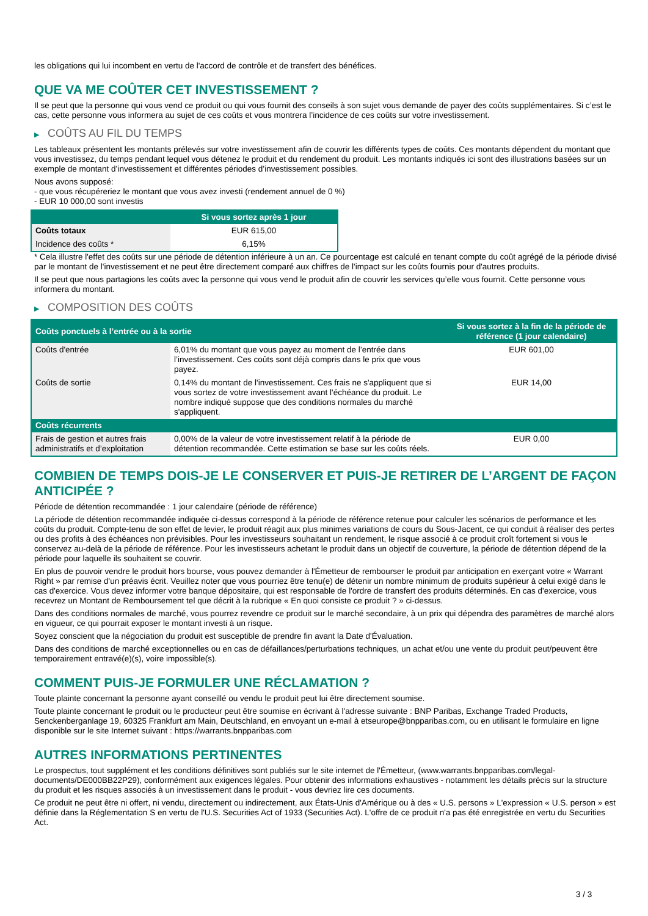les obligations qui lui incombent en vertu de l'accord de contrôle et de transfert des bénéfices.
QUE VA ME COÛTER CET INVESTISSEMENT ?
Il se peut que la personne qui vous vend ce produit ou qui vous fournit des conseils à son sujet vous demande de payer des coûts supplémentaires. Si c’est le cas, cette personne vous informera au sujet de ces coûts et vous montrera l’incidence de ces coûts sur votre investissement.
▶ COÛTS AU FIL DU TEMPS
Les tableaux présentent les montants prélevés sur votre investissement afin de couvrir les différents types de coûts. Ces montants dépendent du montant que vous investissez, du temps pendant lequel vous détenez le produit et du rendement du produit. Les montants indiqués ici sont des illustrations basées sur un exemple de montant d’investissement et différentes périodes d’investissement possibles.
Nous avons supposé:
- que vous récupéreriez le montant que vous avez investi (rendement annuel de 0 %)
- EUR 10 000,00 sont investis
| | Si vous sortez après 1 jour |
| --- | --- |
| Coûts totaux | EUR 615,00 |
| Incidence des coûts * | 6,15% |
* Cela illustre l'effet des coûts sur une période de détention inférieure à un an. Ce pourcentage est calculé en tenant compte du coût agrégé de la période divisé par le montant de l'investissement et ne peut être directement comparé aux chiffres de l'impact sur les coûts fournis pour d'autres produits.
Il se peut que nous partagions les coûts avec la personne qui vous vend le produit afin de couvrir les services qu’elle vous fournit. Cette personne vous informera du montant.
▶ COMPOSITION DES COÛTS
| Coûts ponctuels à l’entrée ou à la sortie | | Si vous sortez à la fin de la période de référence (1 jour calendaire) |
| --- | --- | --- |
| Coûts d'entrée | 6,01% du montant que vous payez au moment de l’entrée dans l’investissement. Ces coûts sont déjà compris dans le prix que vous payez. | EUR 601,00 |
| Coûts de sortie | 0,14% du montant de l'investissement. Ces frais ne s'appliquent que si vous sortez de votre investissement avant l'échéance du produit. Le nombre indiqué suppose que des conditions normales du marché s'appliquent. | EUR 14,00 |
| Coûts récurrents | | |
| Frais de gestion et autres frais administratifs et d’exploitation | 0,00% de la valeur de votre investissement relatif à la période de détention recommandée. Cette estimation se base sur les coûts réels. | EUR 0,00 |
COMBIEN DE TEMPS DOIS-JE LE CONSERVER ET PUIS-JE RETIRER DE L’ARGENT DE FAÇON ANTICIPÉE ?
Période de détention recommandée : 1 jour calendaire (période de référence)
La période de détention recommandée indiquée ci-dessus correspond à la période de référence retenue pour calculer les scénarios de performance et les coûts du produit. Compte-tenu de son effet de levier, le produit réagit aux plus minimes variations de cours du Sous-Jacent, ce qui conduit à réaliser des pertes ou des profits à des échéances non prévisibles. Pour les investisseurs souhaitant un rendement, le risque associé à ce produit croît fortement si vous le conservez au-delà de la période de référence. Pour les investisseurs achetant le produit dans un objectif de couverture, la période de détention dépend de la période pour laquelle ils souhaitent se couvrir.
En plus de pouvoir vendre le produit hors bourse, vous pouvez demander à l'Émetteur de rembourser le produit par anticipation en exerçant votre « Warrant Right » par remise d'un préavis écrit. Veuillez noter que vous pourriez être tenu(e) de détenir un nombre minimum de produits supérieur à celui exigé dans le cas d'exercice. Vous devez informer votre banque dépositaire, qui est responsable de l'ordre de transfert des produits déterminés. En cas d'exercice, vous recevrez un Montant de Remboursement tel que décrit à la rubrique « En quoi consiste ce produit ? » ci-dessus.
Dans des conditions normales de marché, vous pourrez revendre ce produit sur le marché secondaire, à un prix qui dépendra des paramètres de marché alors en vigueur, ce qui pourrait exposer le montant investi à un risque.
Soyez conscient que la négociation du produit est susceptible de prendre fin avant la Date d'Évaluation.
Dans des conditions de marché exceptionnelles ou en cas de défaillances/perturbations techniques, un achat et/ou une vente du produit peut/peuvent être temporairement entravé(e)(s), voire impossible(s).
COMMENT PUIS-JE FORMULER UNE RÉCLAMATION ?
Toute plainte concernant la personne ayant conseillé ou vendu le produit peut lui être directement soumise.
Toute plainte concernant le produit ou le producteur peut être soumise en écrivant à l'adresse suivante : BNP Paribas, Exchange Traded Products, Senckenberganlage 19, 60325 Frankfurt am Main, Deutschland, en envoyant un e-mail à etseurope@bnpparibas.com, ou en utilisant le formulaire en ligne disponible sur le site Internet suivant : https://warrants.bnpparibas.com
AUTRES INFORMATIONS PERTINENTES
Le prospectus, tout supplément et les conditions définitives sont publiés sur le site internet de l'Émetteur, (www.warrants.bnpparibas.com/legal-documents/DE000BB22P29), conformément aux exigences légales. Pour obtenir des informations exhaustives - notamment les détails précis sur la structure du produit et les risques associés à un investissement dans le produit - vous devriez lire ces documents.
Ce produit ne peut être ni offert, ni vendu, directement ou indirectement, aux États-Unis d'Amérique ou à des « U.S. persons » L'expression « U.S. person » est définie dans la Réglementation S en vertu de l'U.S. Securities Act of 1933 (Securities Act). L'offre de ce produit n'a pas été enregistrée en vertu du Securities Act.
3 / 3